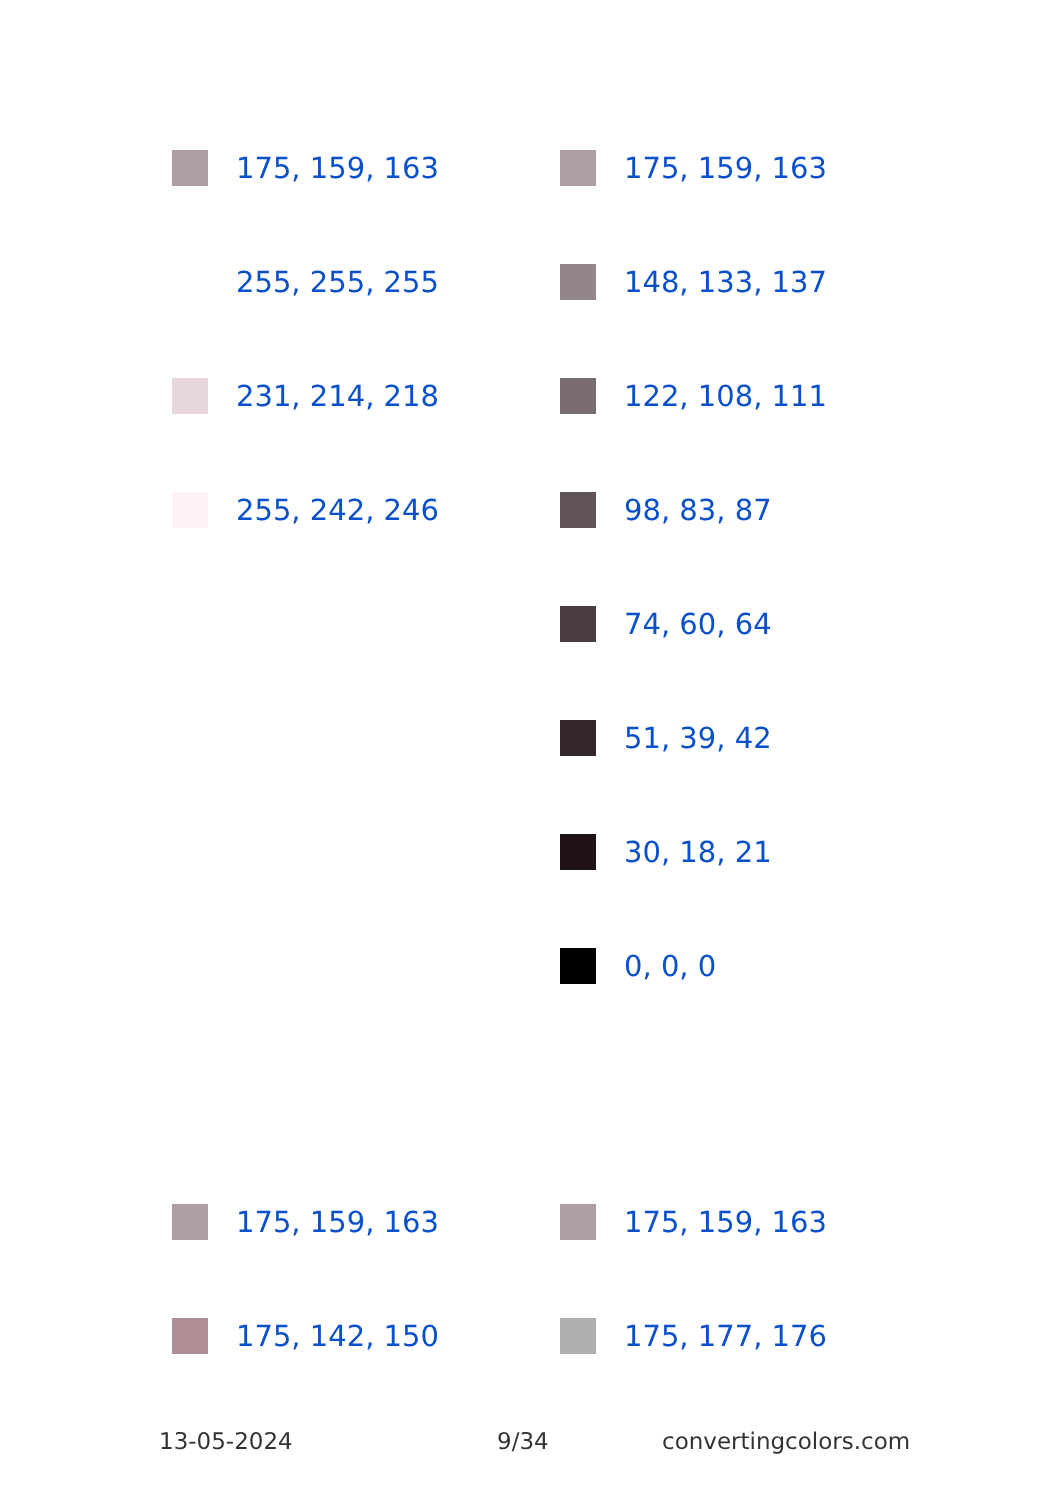175, 159, 163 175, 159, 163
255, 255, 255 148, 133, 137
231, 214, 218 122, 108, 111
255, 242, 246 98, 83, 87
74, 60, 64
51, 39, 42
30, 18, 21
0, 0, 0
175, 159, 163 175, 159, 163
175, 142, 150 175, 177, 176
13-05-2024 9/34 convertingcolors.com